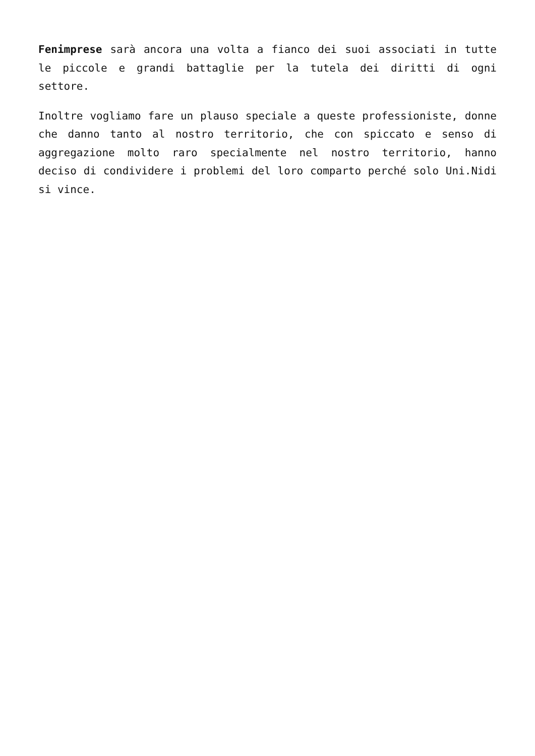Fenimprese sarà ancora una volta a fianco dei suoi associati in tutte le piccole e grandi battaglie per la tutela dei diritti di ogni settore.
Inoltre vogliamo fare un plauso speciale a queste professioniste, donne che danno tanto al nostro territorio, che con spiccato e senso di aggregazione molto raro specialmente nel nostro territorio, hanno deciso di condividere i problemi del loro comparto perché solo Uni.Nidi si vince.